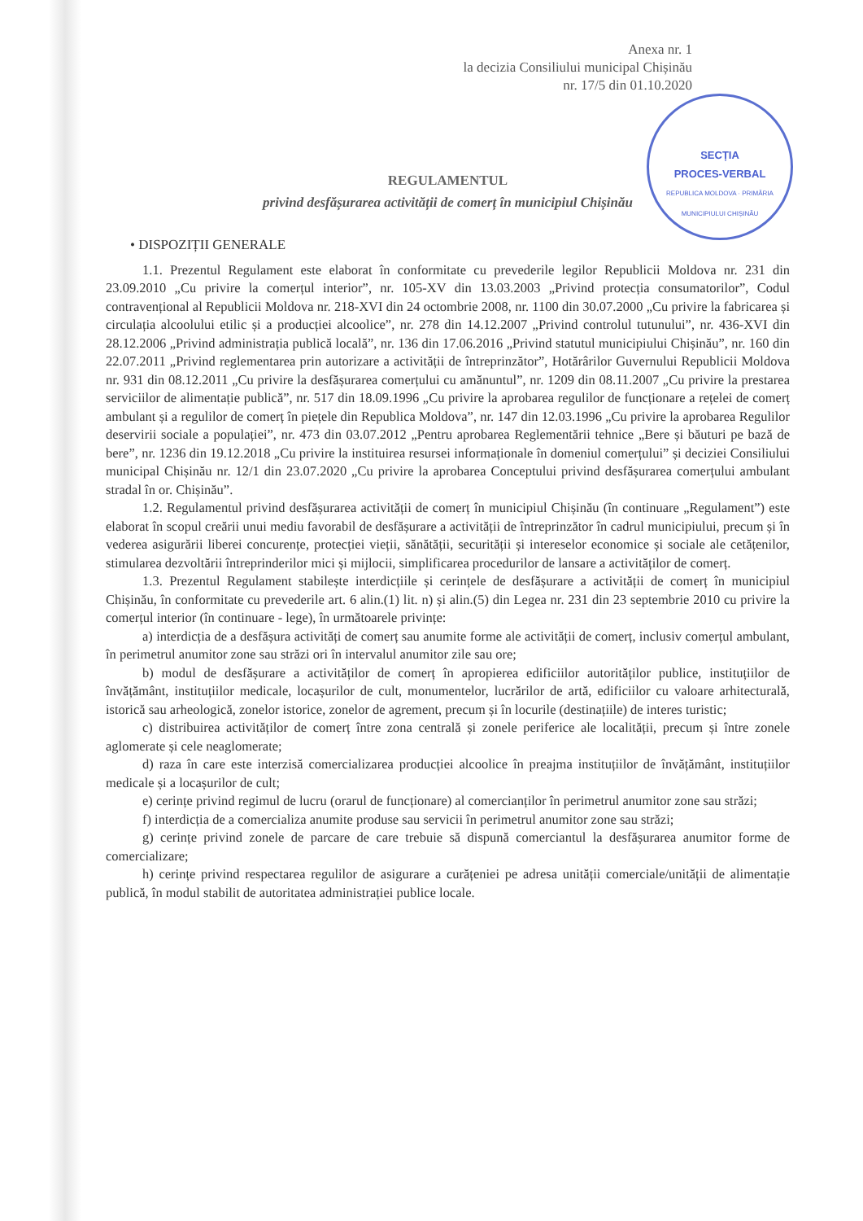Anexa nr. 1
la decizia Consiliului municipal Chișinău
nr. 17/5 din 01.10.2020
SECȚIA
PROCES-VERBAL
REPUBLICA MOLDOVA · PRIMĂRIA MUNICIPIULUI CHIȘINĂU
REGULAMENTUL
privind desfășurarea activității de comerț în municipiul Chișinău
• DISPOZIȚII GENERALE
1.1. Prezentul Regulament este elaborat în conformitate cu prevederile legilor Republicii Moldova nr. 231 din 23.09.2010 „Cu privire la comerțul interior”, nr. 105-XV din 13.03.2003 „Privind protecția consumatorilor”, Codul contravențional al Republicii Moldova nr. 218-XVI din 24 octombrie 2008, nr. 1100 din 30.07.2000 „Cu privire la fabricarea și circulația alcoolului etilic și a producției alcoolice”, nr. 278 din 14.12.2007 „Privind controlul tutunului”, nr. 436-XVI din 28.12.2006 „Privind administrația publică locală”, nr. 136 din 17.06.2016 „Privind statutul municipiului Chișinău”, nr. 160 din 22.07.2011 „Privind reglementarea prin autorizare a activității de întreprinzător”, Hotărârilor Guvernului Republicii Moldova nr. 931 din 08.12.2011 „Cu privire la desfășurarea comerțului cu amănuntul”, nr. 1209 din 08.11.2007 „Cu privire la prestarea serviciilor de alimentație publică”, nr. 517 din 18.09.1996 „Cu privire la aprobarea regulilor de funcționare a rețelei de comerț ambulant și a regulilor de comerț în piețele din Republica Moldova”, nr. 147 din 12.03.1996 „Cu privire la aprobarea Regulilor deservirii sociale a populației”, nr. 473 din 03.07.2012 „Pentru aprobarea Reglementării tehnice „Bere și băuturi pe bază de bere”, nr. 1236 din 19.12.2018 „Cu privire la instituirea resursei informaționale în domeniul comerțului” și deciziei Consiliului municipal Chișinău nr. 12/1 din 23.07.2020 „Cu privire la aprobarea Conceptului privind desfășurarea comerțului ambulant stradal în or. Chișinău”.
1.2. Regulamentul privind desfășurarea activității de comerț în municipiul Chișinău (în continuare „Regulament”) este elaborat în scopul creării unui mediu favorabil de desfășurare a activității de întreprinzător în cadrul municipiului, precum și în vederea asigurării liberei concurențe, protecției vieții, sănătății, securității și intereselor economice și sociale ale cetățenilor, stimularea dezvoltării întreprinderilor mici și mijlocii, simplificarea procedurilor de lansare a activităților de comerț.
1.3. Prezentul Regulament stabilește interdicțiile și cerințele de desfășurare a activității de comerț în municipiul Chișinău, în conformitate cu prevederile art. 6 alin.(1) lit. n) și alin.(5) din Legea nr. 231 din 23 septembrie 2010 cu privire la comerțul interior (în continuare - lege), în următoarele privințe:
a) interdicția de a desfășura activități de comerț sau anumite forme ale activității de comerț, inclusiv comerțul ambulant, în perimetrul anumitor zone sau străzi ori în intervalul anumitor zile sau ore;
b) modul de desfășurare a activităților de comerț în apropierea edificiilor autorităților publice, instituțiilor de învățământ, instituțiilor medicale, locașurilor de cult, monumentelor, lucrărilor de artă, edificiilor cu valoare arhitecturală, istorică sau arheologică, zonelor istorice, zonelor de agrement, precum și în locurile (destinațiile) de interes turistic;
c) distribuirea activităților de comerț între zona centrală și zonele periferice ale localității, precum și între zonele aglomerate și cele neaglomerate;
d) raza în care este interzisă comercializarea producției alcoolice în preajma instituțiilor de învățământ, instituțiilor medicale și a locașurilor de cult;
e) cerințe privind regimul de lucru (orarul de funcționare) al comercianților în perimetrul anumitor zone sau străzi;
f) interdicția de a comercializa anumite produse sau servicii în perimetrul anumitor zone sau străzi;
g) cerințe privind zonele de parcare de care trebuie să dispună comerciantul la desfășurarea anumitor forme de comercializare;
h) cerințe privind respectarea regulilor de asigurare a curățeniei pe adresa unității comerciale/unității de alimentație publică, în modul stabilit de autoritatea administrației publice locale.